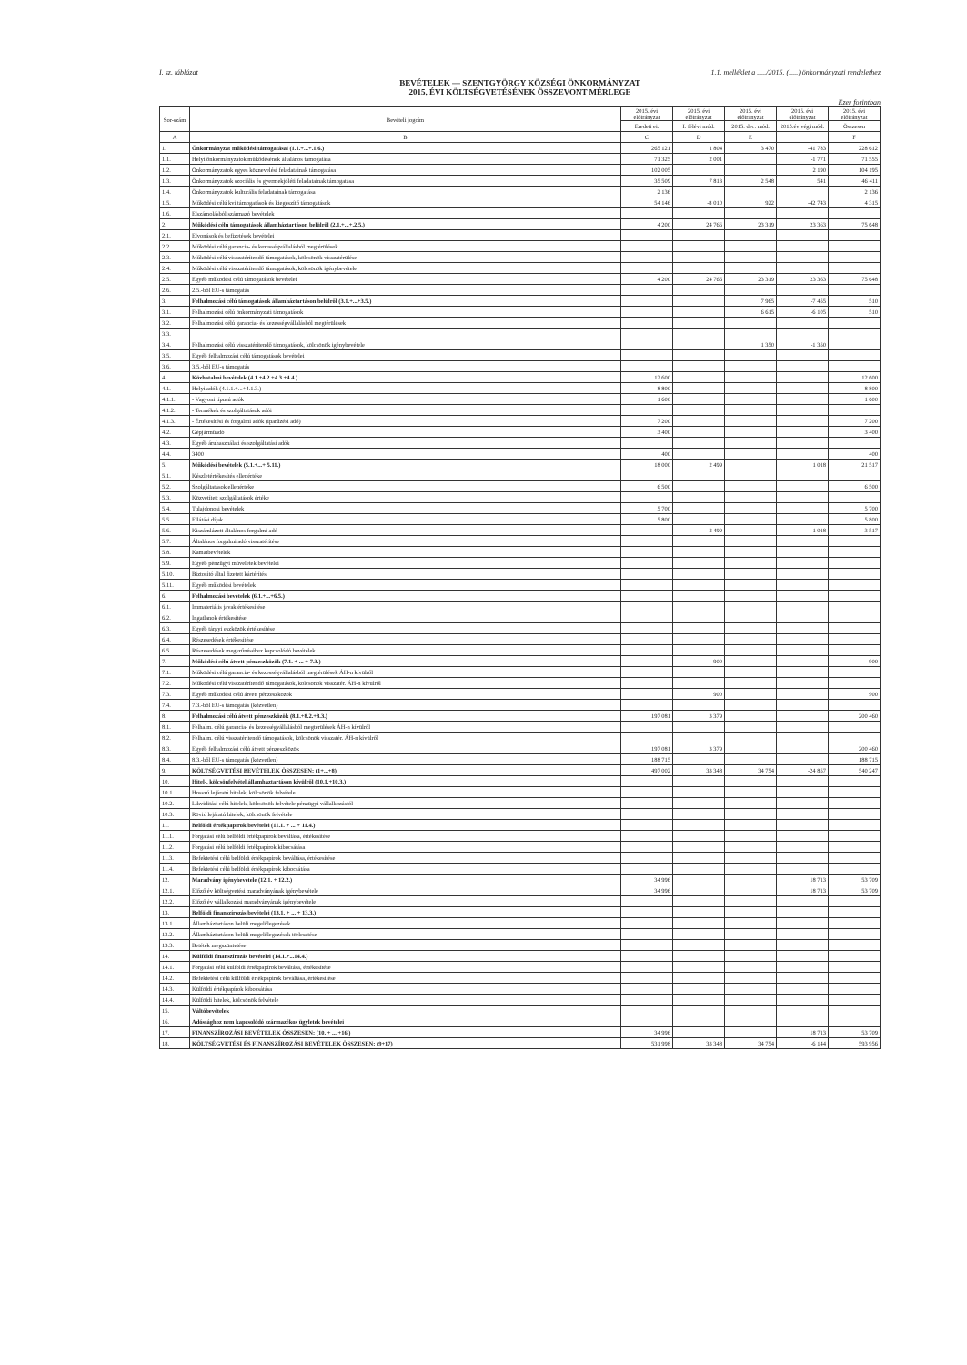I. sz. táblázat 1.1. melléklet a ...../2015. (.....) önkormányzati rendelethez
BEVÉTELEK — SZENTGYÖRGY KÖZSÉGI ÖNKORMÁNYZAT
2015. ÉVI KÖLTSÉGVETÉSÉNEK ÖSSZEVONT MÉRLEGE
Ezer forintban
| Sor-szám | Bevételi jogcím | 2015. évi előirányzat | 2015. évi előirányzat | 2015. évi előirányzat | 2015. évi előirányzat | 2015. évi előirányzat |
| --- | --- | --- | --- | --- | --- | --- |
| | | Eredeti ei. | I. félévi mód. | 2015. dec. mód. | 2015.év végi mód. | Összesen |
| A | B | C | D | E | | F |
| 1. | Önkormányzat működési támogatásai (1.1.+...+.1.6.) | 265 121 | 1 804 | 3 470 | -41 783 | 228 612 |
| 1.1. | Helyi önkormányzatok működésének általános támogatása | 71 325 | 2 001 | | -1 771 | 71 555 |
| 1.2. | Önkormányzatok egyes köznevelési feladatainak támogatása | 102 005 | | | 2 190 | 104 195 |
| 1.3. | Önkormányzatok szociális és gyermekjóléti feladatainak támogatása | 35 509 | 7 813 | 2 548 | 541 | 46 411 |
| 1.4. | Önkormányzatok kulturális feladatainak támogatása | 2 136 | | | | 2 136 |
| 1.5. | Működési célú kvi támogatások és kiegészítő támogatások | 54 146 | -8 010 | 922 | -42 743 | 4 315 |
| 1.6. | Elszámolásból származó bevételek | | | | | |
| 2. | Működési célú támogatások államháztartáson belülről (2.1.+...+.2.5.) | 4 200 | 24 766 | 23 319 | 23 363 | 75 648 |
| 2.1. | Elvonások és befizetések bevételei | | | | | |
| 2.2. | Működési célú garancia- és kezességvállalásból megtérülések | | | | | |
| 2.3. | Működési célú visszatérítendő támogatások, kölcsönök visszatérülése | | | | | |
| 2.4. | Működési célú visszatérítendő támogatások, kölcsönök igénybevétele | | | | | |
| 2.5. | Egyéb működési célú támogatások bevételei | 4 200 | 24 766 | 23 319 | 23 363 | 75 648 |
| 2.6. | 2.5.-ből EU-s támogatás | | | | | |
| 3. | Felhalmozási célú támogatások államháztartáson belülről (3.1.+...+3.5.) | | | 7 965 | -7 455 | 510 |
| 3.1. | Felhalmozási célú önkormányzati támogatások | | | 6 615 | -6 105 | 510 |
| 3.2. | Felhalmozási célú garancia- és kezességvállalásból megtérülések | | | | | |
| 3.3. | | | | | | |
| 3.4. | Felhalmozási célú visszatérítendő támogatások, kölcsönök igénybevétele | | | 1 350 | -1 350 | |
| 3.5. | Egyéb felhalmozási célú támogatások bevételei | | | | | |
| 3.6. | 3.5.-ből EU-s támogatás | | | | | |
| 4. | Közhatalmi bevételek (4.1.+4.2.+4.3.+4.4.) | 12 600 | | | | 12 600 |
| 4.1. | Helyi adók (4.1.1.+...+4.1.3.) | 8 800 | | | | 8 800 |
| 4.1.1. | - Vagyoni típusú adók | 1 600 | | | | 1 600 |
| 4.1.2. | - Termékek és szolgáltatások adói | | | | | |
| 4.1.3. | - Értékesítési és forgalmi adók (iparűzési adó) | 7 200 | | | | 7 200 |
| 4.2. | Gépjárműadó | 3 400 | | | | 3 400 |
| 4.3. | Egyéb áruhasználati és szolgáltatási adók | | | | | |
| 4.4. | 3400 | 400 | | | | 400 |
| 5. | Működési bevételek (5.1.+...+ 5.11.) | 18 000 | 2 499 | | 1 018 | 21 517 |
| 5.1. | Készletértékesítés ellenértéke | | | | | |
| 5.2. | Szolgáltatások ellenértéke | 6 500 | | | | 6 500 |
| 5.3. | Közvetített szolgáltatások értéke | | | | | |
| 5.4. | Tulajdonosi bevételek | 5 700 | | | | 5 700 |
| 5.5. | Ellátási díjak | 5 800 | | | | 5 800 |
| 5.6. | Kiszámlázott általános forgalmi adó | | 2 499 | | 1 018 | 3 517 |
| 5.7. | Általános forgalmi adó visszatérítése | | | | | |
| 5.8. | Kamatbevételek | | | | | |
| 5.9. | Egyéb pénzügyi műveletek bevételei | | | | | |
| 5.10. | Biztosító által fizetett kártérítés | | | | | |
| 5.11. | Egyéb működési bevételek | | | | | |
| 6. | Felhalmozási bevételek (6.1.+...+6.5.) | | | | | |
| 6.1. | Immateriális javak értékesítése | | | | | |
| 6.2. | Ingatlanok értékesítése | | | | | |
| 6.3. | Egyéb tárgyi eszközök értékesítése | | | | | |
| 6.4. | Részesedések értékesítése | | | | | |
| 6.5. | Részesedések megszűnéséhez kapcsolódó bevételek | | | | | |
| 7. | Működési célú átvett pénzeszközök (7.1. + ... + 7.3.) | | 900 | | | 900 |
| 7.1. | Működési célú garancia- és kezességvállalásból megtérülések ÁH-n kívülről | | | | | |
| 7.2. | Működési célú visszatérítendő támogatások, kölcsönök visszatér. ÁH-n kívülről | | | | | |
| 7.3. | Egyéb működési célú átvett pénzeszközök | | 900 | | | 900 |
| 7.4. | 7.3.-ből EU-s támogatás (közvetlen) | | | | | |
| 8. | Felhalmozási célú átvett pénzeszközök (8.1.+8.2.+8.3.) | 197 081 | 3 379 | | | 200 460 |
| 8.1. | Felhalm. célú garancia- és kezességvállalásból megtérülések ÁH-n kívülről | | | | | |
| 8.2. | Felhalm. célú visszatérítendő támogatások, kölcsönök visszatér. ÁH-n kívülről | | | | | |
| 8.3. | Egyéb felhalmozási célú átvett pénzeszközök | 197 081 | 3 379 | | | 200 460 |
| 8.4. | 8.3.-ből EU-s támogatás (közvetlen) | 188 715 | | | | 188 715 |
| 9. | KÖLTSÉGVETÉSI BEVÉTELEK ÖSSZESEN: (1+...+8) | 497 002 | 33 348 | 34 754 | -24 857 | 540 247 |
| 10. | Hitel-, kölcsönfelvétel államháztartáson kívülről (10.1.+10.3.) | | | | | |
| 10.1. | Hosszú lejáratú hitelek, kölcsönök felvétele | | | | | |
| 10.2. | Likviditási célú hitelek, kölcsönök felvétele pénzügyi vállalkozástól | | | | | |
| 10.3. | Rövid lejáratú hitelek, kölcsönök felvétele | | | | | |
| 11. | Belföldi értékpapírok bevételei (11.1. + ... + 11.4.) | | | | | |
| 11.1. | Forgatási célú belföldi értékpapírok beváltása, értékesítése | | | | | |
| 11.2. | Forgatási célú belföldi értékpapírok kibocsátása | | | | | |
| 11.3. | Befektetési célú belföldi értékpapírok beváltása, értékesítése | | | | | |
| 11.4. | Befektetési célú belföldi értékpapírok kibocsátása | | | | | |
| 12. | Maradvány igénybevétele (12.1. + 12.2.) | 34 996 | | | 18 713 | 53 709 |
| 12.1. | Előző év költségvetési maradványának igénybevétele | 34 996 | | | 18 713 | 53 709 |
| 12.2. | Előző év vállalkozási maradványának igénybevétele | | | | | |
| 13. | Belföldi finanszírozás bevételei (13.1. + ... + 13.3.) | | | | | |
| 13.1. | Államháztartáson belüli megelőlegezések | | | | | |
| 13.2. | Államháztartáson belüli megelőlegezések törlesztése | | | | | |
| 13.3. | Betétek megszüntetése | | | | | |
| 14. | Külföldi finanszírozás bevételei (14.1.+...14.4.) | | | | | |
| 14.1. | Forgatási célú külföldi értékpapírok beváltása, értékesítése | | | | | |
| 14.2. | Befektetési célú külföldi értékpapírok beváltása, értékesítése | | | | | |
| 14.3. | Külföldi értékpapírok kibocsátása | | | | | |
| 14.4. | Külföldi hitelek, kölcsönök felvétele | | | | | |
| 15. | Váltóbevételek | | | | | |
| 16. | Adóssághoz nem kapcsolódó származékos ügyletek bevételei | | | | | |
| 17. | FINANSZÍROZÁSI BEVÉTELEK ÖSSZESEN: (10. + ... +16.) | 34 996 | | | 18 713 | 53 709 |
| 18. | KÖLTSÉGVETÉSI ÉS FINANSZÍROZÁSI BEVÉTELEK ÖSSZESEN: (9+17) | 531 998 | 33 348 | 34 754 | -6 144 | 593 956 |